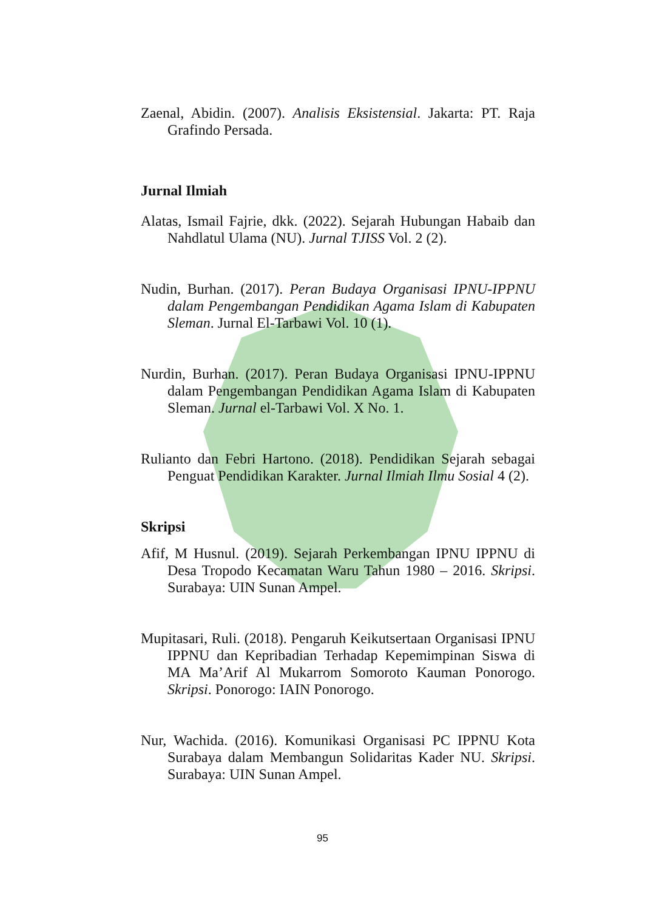Zaenal, Abidin. (2007). Analisis Eksistensial. Jakarta: PT. Raja Grafindo Persada.
Jurnal Ilmiah
Alatas, Ismail Fajrie, dkk. (2022). Sejarah Hubungan Habaib dan Nahdlatul Ulama (NU). Jurnal TJISS Vol. 2 (2).
Nudin, Burhan. (2017). Peran Budaya Organisasi IPNU-IPPNU dalam Pengembangan Pendidikan Agama Islam di Kabupaten Sleman. Jurnal El-Tarbawi Vol. 10 (1).
Nurdin, Burhan. (2017). Peran Budaya Organisasi IPNU-IPPNU dalam Pengembangan Pendidikan Agama Islam di Kabupaten Sleman. Jurnal el-Tarbawi Vol. X No. 1.
Rulianto dan Febri Hartono. (2018). Pendidikan Sejarah sebagai Penguat Pendidikan Karakter. Jurnal Ilmiah Ilmu Sosial 4 (2).
Skripsi
Afif, M Husnul. (2019). Sejarah Perkembangan IPNU IPPNU di Desa Tropodo Kecamatan Waru Tahun 1980 – 2016. Skripsi. Surabaya: UIN Sunan Ampel.
Mupitasari, Ruli. (2018). Pengaruh Keikutsertaan Organisasi IPNU IPPNU dan Kepribadian Terhadap Kepemimpinan Siswa di MA Ma’Arif Al Mukarrom Somoroto Kauman Ponorogo. Skripsi. Ponorogo: IAIN Ponorogo.
Nur, Wachida. (2016). Komunikasi Organisasi PC IPPNU Kota Surabaya dalam Membangun Solidaritas Kader NU. Skripsi. Surabaya: UIN Sunan Ampel.
95